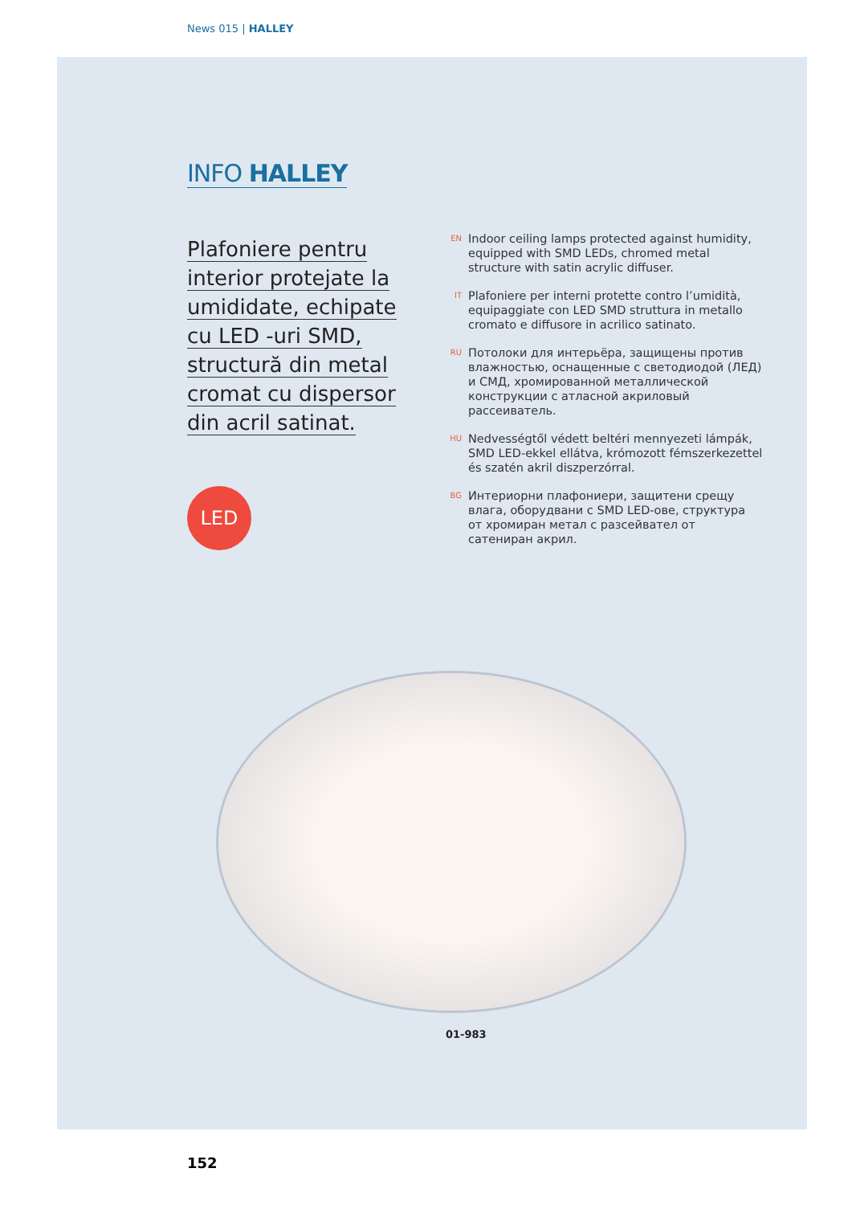News 015 | HALLEY
INFO HALLEY
Plafoniere pentru interior protejate la umididate, echipate cu LED -uri SMD, structură din metal cromat cu dispersor din acril satinat.
LED
EN Indoor ceiling lamps protected against humidity, equipped with SMD LEDs, chromed metal structure with satin acrylic diffuser.
IT Plafoniere per interni protette contro l’umidità, equipaggiate con LED SMD struttura in metallo cromato e diffusore in acrilico satinato.
RU Потолоки для интерьёра, защищены против влажностью, оснащенные с светодиодой (ЛЕД) и СМД, хромированной металлической конструкции с атласной акриловый рассеиватель.
HU Nedvességtől védett beltéri mennyezeti lámpák, SMD LED-ekkel ellátva, krómozott fémszerkezettel és szatén akril diszperzórral.
BG Интериорни плафониери, защитени срещу влага, оборудвани с SMD LED-ове, структура от хромиран метал с разсейвател от сатениран акрил.
01-983
152